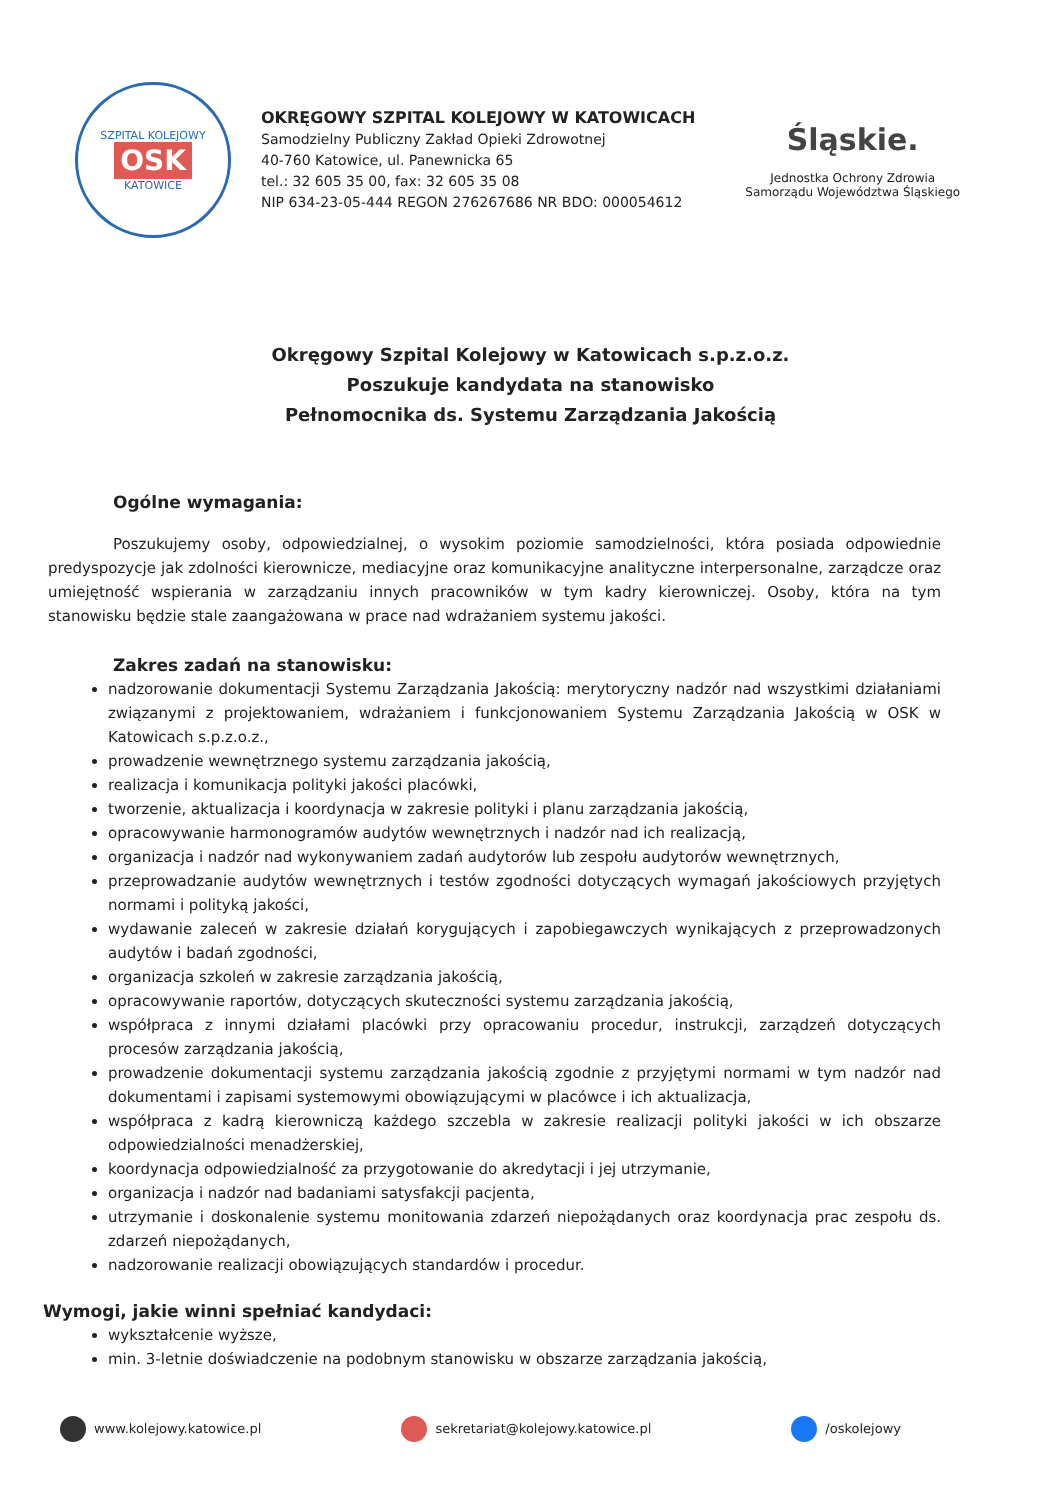SZPITAL KOLEJOWY
OSK
KATOWICE
OKRĘGOWY SZPITAL KOLEJOWY W KATOWICACH
Samodzielny Publiczny Zakład Opieki Zdrowotnej
40-760 Katowice, ul. Panewnicka 65
tel.: 32 605 35 00, fax: 32 605 35 08
NIP 634-23-05-444 REGON 276267686 NR BDO: 000054612
Śląskie.
Jednostka Ochrony Zdrowia
Samorządu Województwa Śląskiego
Okręgowy Szpital Kolejowy w Katowicach s.p.z.o.z.
Poszukuje kandydata na stanowisko
Pełnomocnika ds. Systemu Zarządzania Jakością
Ogólne wymagania:
Poszukujemy osoby, odpowiedzialnej, o wysokim poziomie samodzielności, która posiada odpowiednie predyspozycje jak zdolności kierownicze, mediacyjne oraz komunikacyjne analityczne interpersonalne, zarządcze oraz umiejętność wspierania w zarządzaniu innych pracowników w tym kadry kierowniczej. Osoby, która na tym stanowisku będzie stale zaangażowana w prace nad wdrażaniem systemu jakości.
Zakres zadań na stanowisku:
nadzorowanie dokumentacji Systemu Zarządzania Jakością: merytoryczny nadzór nad wszystkimi działaniami związanymi z projektowaniem, wdrażaniem i funkcjonowaniem Systemu Zarządzania Jakością w OSK w Katowicach s.p.z.o.z.,
prowadzenie wewnętrznego systemu zarządzania jakością,
realizacja i komunikacja polityki jakości placówki,
tworzenie, aktualizacja i koordynacja w zakresie polityki i planu zarządzania jakością,
opracowywanie harmonogramów audytów wewnętrznych i nadzór nad ich realizacją,
organizacja i nadzór nad wykonywaniem zadań audytorów lub zespołu audytorów wewnętrznych,
przeprowadzanie audytów wewnętrznych i testów zgodności dotyczących wymagań jakościowych przyjętych normami i polityką jakości,
wydawanie zaleceń w zakresie działań korygujących i zapobiegawczych wynikających z przeprowadzonych audytów i badań zgodności,
organizacja szkoleń w zakresie zarządzania jakością,
opracowywanie raportów, dotyczących skuteczności systemu zarządzania jakością,
współpraca z innymi działami placówki przy opracowaniu procedur, instrukcji, zarządzeń dotyczących procesów zarządzania jakością,
prowadzenie dokumentacji systemu zarządzania jakością zgodnie z przyjętymi normami w tym nadzór nad dokumentami i zapisami systemowymi obowiązującymi w placówce i ich aktualizacja,
współpraca z kadrą kierowniczą każdego szczebla w zakresie realizacji polityki jakości w ich obszarze odpowiedzialności menadżerskiej,
koordynacja odpowiedzialność za przygotowanie do akredytacji i jej utrzymanie,
organizacja i nadzór nad badaniami satysfakcji pacjenta,
utrzymanie i doskonalenie systemu monitowania zdarzeń niepożądanych oraz koordynacja prac zespołu ds. zdarzeń niepożądanych,
nadzorowanie realizacji obowiązujących standardów i procedur.
Wymogi, jakie winni spełniać kandydaci:
wykształcenie wyższe,
min. 3-letnie doświadczenie na podobnym stanowisku w obszarze zarządzania jakością,
www.kolejowy.katowice.pl sekretariat@kolejowy.katowice.pl /oskolejowy